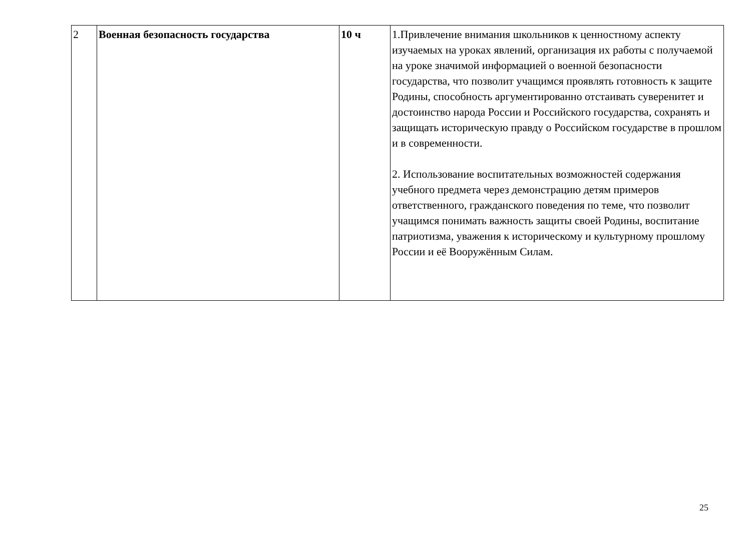| 2 | Военная безопасность государства | 10 ч | 1.Привлечение внимания школьников к ценностному аспекту изучаемых на уроках явлений, организация их работы с получаемой на уроке значимой информацией о военной безопасности государства, что позволит учащимся проявлять готовность к защите Родины, способность аргументированно отстаивать суверенитет и достоинство народа России и Российского государства, сохранять и защищать историческую правду о Российском государстве в прошлом и в современности. 2. Использование воспитательных возможностей содержания учебного предмета через демонстрацию детям примеров ответственного, гражданского поведения по теме, что позволит учащимся понимать важность защиты своей Родины, воспитание патриотизма, уважения к историческому и культурному прошлому России и её Вооружённым Силам. |
25